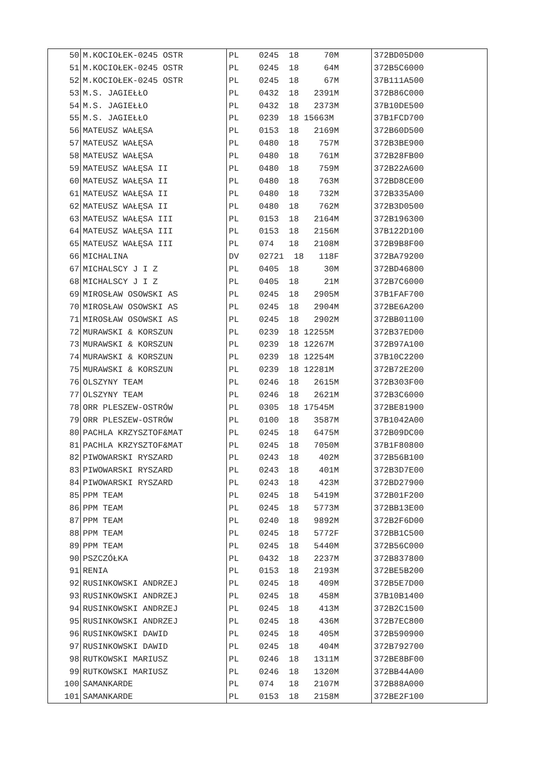| 50 | M.KOCIOŁEK-0245 OSTR | PL 0245 18 70M | 372BD05D00 |
| 51 | M.KOCIOŁEK-0245 OSTR | PL 0245 18 64M | 372B5C6000 |
| 52 | M.KOCIOŁEK-0245 OSTR | PL 0245 18 67M | 37B111A500 |
| 53 | M.S. JAGIEŁŁO | PL 0432 18 2391M | 372B86C000 |
| 54 | M.S. JAGIEŁŁO | PL 0432 18 2373M | 37B10DE500 |
| 55 | M.S. JAGIEŁŁO | PL 0239 18 15663M | 37B1FCD700 |
| 56 | MATEUSZ WAŁĘSA | PL 0153 18 2169M | 372B60D500 |
| 57 | MATEUSZ WAŁĘSA | PL 0480 18 757M | 372B3BE900 |
| 58 | MATEUSZ WAŁĘSA | PL 0480 18 761M | 372B28FB00 |
| 59 | MATEUSZ WAŁĘSA II | PL 0480 18 759M | 372B22A600 |
| 60 | MATEUSZ WAŁĘSA II | PL 0480 18 763M | 372BD8CE00 |
| 61 | MATEUSZ WAŁĘSA II | PL 0480 18 732M | 372B335A00 |
| 62 | MATEUSZ WAŁĘSA II | PL 0480 18 762M | 372B3D0500 |
| 63 | MATEUSZ WAŁĘSA III | PL 0153 18 2164M | 372B196300 |
| 64 | MATEUSZ WAŁĘSA III | PL 0153 18 2156M | 37B122D100 |
| 65 | MATEUSZ WAŁĘSA III | PL 074 18 2108M | 372B9B8F00 |
| 66 | MICHALINA | DV 02721 18 118F | 372BA79200 |
| 67 | MICHALSCY J I Z | PL 0405 18 30M | 372BD46800 |
| 68 | MICHALSCY J I Z | PL 0405 18 21M | 372B7C6000 |
| 69 | MIROSŁAW OSOWSKI AS | PL 0245 18 2905M | 37B1FAF700 |
| 70 | MIROSŁAW OSOWSKI AS | PL 0245 18 2904M | 372BE6A200 |
| 71 | MIROSŁAW OSOWSKI AS | PL 0245 18 2902M | 372BB01100 |
| 72 | MURAWSKI & KORSZUN | PL 0239 18 12255M | 372B37ED00 |
| 73 | MURAWSKI & KORSZUN | PL 0239 18 12267M | 372B97A100 |
| 74 | MURAWSKI & KORSZUN | PL 0239 18 12254M | 37B10C2200 |
| 75 | MURAWSKI & KORSZUN | PL 0239 18 12281M | 372B72E200 |
| 76 | OLSZYNY TEAM | PL 0246 18 2615M | 372B303F00 |
| 77 | OLSZYNY TEAM | PL 0246 18 2621M | 372B3C6000 |
| 78 | ORR PLESZEW-OSTRÓW | PL 0305 18 17545M | 372BE81900 |
| 79 | ORR PLESZEW-OSTRÓW | PL 0100 18 3587M | 37B1042A00 |
| 80 | PACHLA KRZYSZTOF&MAT | PL 0245 18 6475M | 372B09DC00 |
| 81 | PACHLA KRZYSZTOF&MAT | PL 0245 18 7050M | 37B1F80800 |
| 82 | PIWOWARSKI RYSZARD | PL 0243 18 402M | 372B56B100 |
| 83 | PIWOWARSKI RYSZARD | PL 0243 18 401M | 372B3D7E00 |
| 84 | PIWOWARSKI RYSZARD | PL 0243 18 423M | 372BD27900 |
| 85 | PPM TEAM | PL 0245 18 5419M | 372B01F200 |
| 86 | PPM TEAM | PL 0245 18 5773M | 372BB13E00 |
| 87 | PPM TEAM | PL 0240 18 9892M | 372B2F6D00 |
| 88 | PPM TEAM | PL 0245 18 5772F | 372BB1C500 |
| 89 | PPM TEAM | PL 0245 18 5440M | 372B56C000 |
| 90 | PSZCZÓŁKA | PL 0432 18 2237M | 372B837800 |
| 91 | RENIA | PL 0153 18 2193M | 372BE5B200 |
| 92 | RUSINKOWSKI ANDRZEJ | PL 0245 18 409M | 372B5E7D00 |
| 93 | RUSINKOWSKI ANDRZEJ | PL 0245 18 458M | 37B10B1400 |
| 94 | RUSINKOWSKI ANDRZEJ | PL 0245 18 413M | 372B2C1500 |
| 95 | RUSINKOWSKI ANDRZEJ | PL 0245 18 436M | 372B7EC800 |
| 96 | RUSINKOWSKI DAWID | PL 0245 18 405M | 372B590900 |
| 97 | RUSINKOWSKI DAWID | PL 0245 18 404M | 372B792700 |
| 98 | RUTKOWSKI MARIUSZ | PL 0246 18 1311M | 372BE8BF00 |
| 99 | RUTKOWSKI MARIUSZ | PL 0246 18 1320M | 372BB44A00 |
| 100 | SAMANKARDE | PL 074 18 2107M | 372B88A000 |
| 101 | SAMANKARDE | PL 0153 18 2158M | 372BE2F100 |